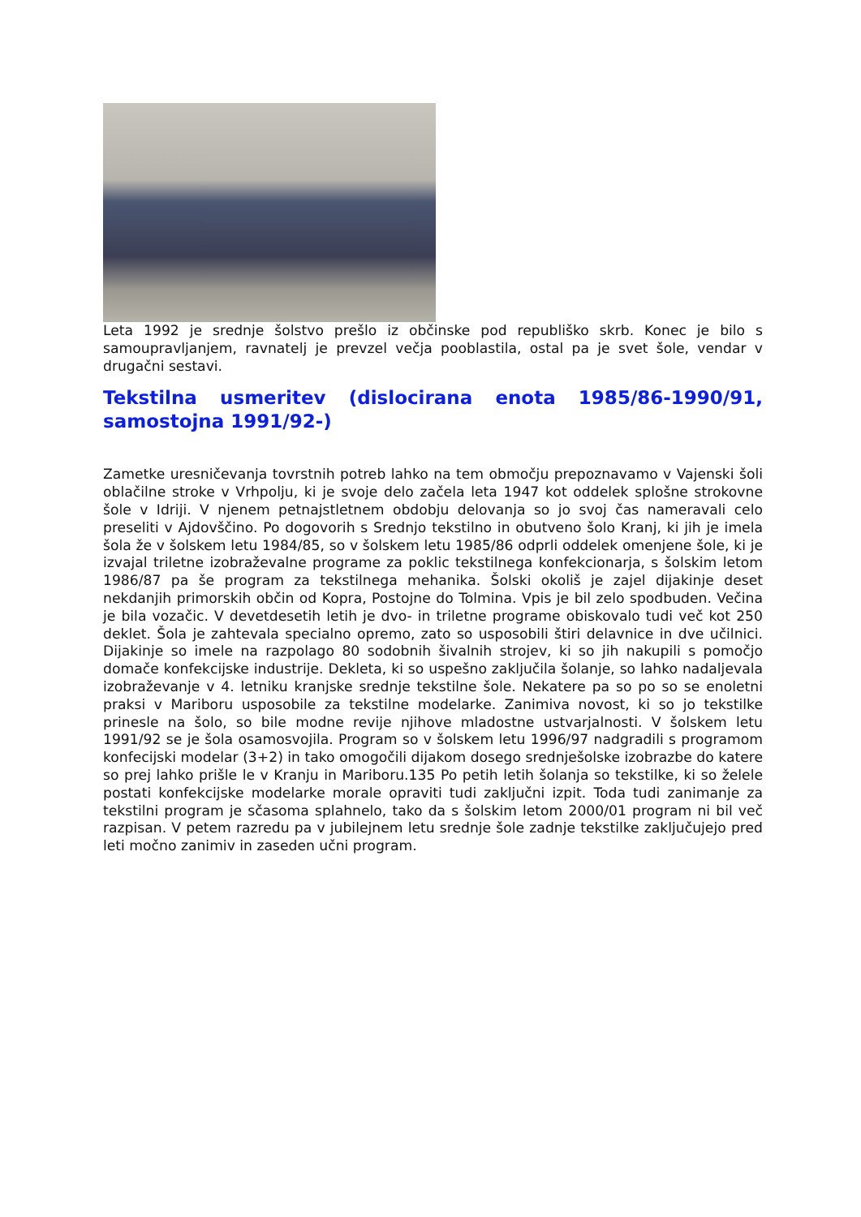Leta 1992 je srednje šolstvo prešlo iz občinske pod republiško skrb. Konec je bilo s samoupravljanjem, ravnatelj je prevzel večja pooblastila, ostal pa je svet šole, vendar v drugačni sestavi.
Tekstilna usmeritev (dislocirana enota 1985/86-1990/91, samostojna 1991/92-)
Zametke uresničevanja tovrstnih potreb lahko na tem območju prepoznavamo v Vajenski šoli oblačilne stroke v Vrhpolju, ki je svoje delo začela leta 1947 kot oddelek splošne strokovne šole v Idriji. V njenem petnajstletnem obdobju delovanja so jo svoj čas nameravali celo preseliti v Ajdovščino. Po dogovorih s Srednjo tekstilno in obutveno šolo Kranj, ki jih je imela šola že v šolskem letu 1984/85, so v šolskem letu 1985/86 odprli oddelek omenjene šole, ki je izvajal triletne izobraževalne programe za poklic tekstilnega konfekcionarja, s šolskim letom 1986/87 pa še program za tekstilnega mehanika. Šolski okoliš je zajel dijakinje deset nekdanjih primorskih občin od Kopra, Postojne do Tolmina. Vpis je bil zelo spodbuden. Večina je bila vozačic. V devetdesetih letih je dvo- in triletne programe obiskovalo tudi več kot 250 deklet. Šola je zahtevala specialno opremo, zato so usposobili štiri delavnice in dve učilnici. Dijakinje so imele na razpolago 80 sodobnih šivalnih strojev, ki so jih nakupili s pomočjo domače konfekcijske industrije. Dekleta, ki so uspešno zaključila šolanje, so lahko nadaljevala izobraževanje v 4. letniku kranjske srednje tekstilne šole. Nekatere pa so po so se enoletni praksi v Mariboru usposobile za tekstilne modelarke. Zanimiva novost, ki so jo tekstilke prinesle na šolo, so bile modne revije njihove mladostne ustvarjalnosti. V šolskem letu 1991/92 se je šola osamosvojila. Program so v šolskem letu 1996/97 nadgradili s programom konfecijski modelar (3+2) in tako omogočili dijakom dosego srednješolske izobrazbe do katere so prej lahko prišle le v Kranju in Mariboru.135 Po petih letih šolanja so tekstilke, ki so želele postati konfekcijske modelarke morale opraviti tudi zaključni izpit. Toda tudi zanimanje za tekstilni program je sčasoma splahnelo, tako da s šolskim letom 2000/01 program ni bil več razpisan. V petem razredu pa v jubilejnem letu srednje šole zadnje tekstilke zaključujejo pred leti močno zanimiv in zaseden učni program.